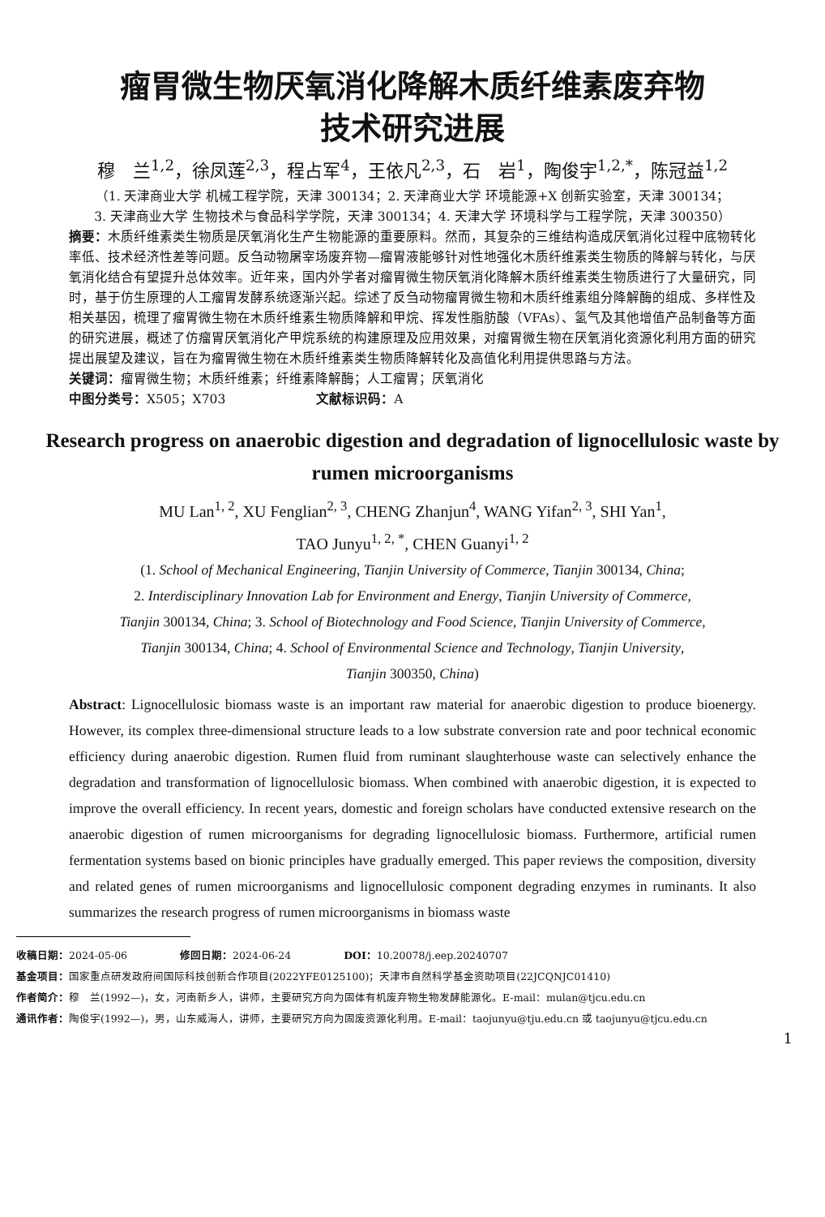瘤胃微生物厌氧消化降解木质纤维素废弃物
技术研究进展
穆　兰<sup>1,2</sup>，徐凤莲<sup>2,3</sup>，程占军<sup>4</sup>，王依凡<sup>2,3</sup>，石　岩<sup>1</sup>，陶俊宇<sup>1,2,*</sup>，陈冠益<sup>1,2</sup>
（1. 天津商业大学 机械工程学院，天津 300134；2. 天津商业大学 环境能源+X 创新实验室，天津 300134；
3. 天津商业大学 生物技术与食品科学学院，天津 300134；4. 天津大学 环境科学与工程学院，天津 300350）
摘要：木质纤维素类生物质是厌氧消化生产生物能源的重要原料。然而，其复杂的三维结构造成厌氧消化过程中底物转化率低、技术经济性差等问题。反刍动物屠宰场废弃物—瘤胃液能够针对性地强化木质纤维素类生物质的降解与转化，与厌氧消化结合有望提升总体效率。近年来，国内外学者对瘤胃微生物厌氧消化降解木质纤维素类生物质进行了大量研究，同时，基于仿生原理的人工瘤胃发酵系统逐渐兴起。综述了反刍动物瘤胃微生物和木质纤维素组分降解酶的组成、多样性及相关基因，梳理了瘤胃微生物在木质纤维素生物质降解和甲烷、挥发性脂肪酸（VFAs）、氢气及其他增值产品制备等方面的研究进展，概述了仿瘤胃厌氧消化产甲烷系统的构建原理及应用效果，对瘤胃微生物在厌氧消化资源化利用方面的研究提出展望及建议，旨在为瘤胃微生物在木质纤维素类生物质降解转化及高值化利用提供思路与方法。
关键词：瘤胃微生物；木质纤维素；纤维素降解酶；人工瘤胃；厌氧消化
中图分类号：X505；X703　　　　　　　文献标识码：A
Research progress on anaerobic digestion and degradation of lignocellulosic waste by rumen microorganisms
MU Lan<sup>1, 2</sup>, XU Fenglian<sup>2, 3</sup>, CHENG Zhanjun<sup>4</sup>, WANG Yifan<sup>2, 3</sup>, SHI Yan<sup>1</sup>,
TAO Junyu<sup>1, 2, *</sup>, CHEN Guanyi<sup>1, 2</sup>
(1. School of Mechanical Engineering, Tianjin University of Commerce, Tianjin 300134, China;
2. Interdisciplinary Innovation Lab for Environment and Energy, Tianjin University of Commerce,
Tianjin 300134, China; 3. School of Biotechnology and Food Science, Tianjin University of Commerce,
Tianjin 300134, China; 4. School of Environmental Science and Technology, Tianjin University,
Tianjin 300350, China)
Abstract: Lignocellulosic biomass waste is an important raw material for anaerobic digestion to produce bioenergy. However, its complex three-dimensional structure leads to a low substrate conversion rate and poor technical economic efficiency during anaerobic digestion. Rumen fluid from ruminant slaughterhouse waste can selectively enhance the degradation and transformation of lignocellulosic biomass. When combined with anaerobic digestion, it is expected to improve the overall efficiency. In recent years, domestic and foreign scholars have conducted extensive research on the anaerobic digestion of rumen microorganisms for degrading lignocellulosic biomass. Furthermore, artificial rumen fermentation systems based on bionic principles have gradually emerged. This paper reviews the composition, diversity and related genes of rumen microorganisms and lignocellulosic component degrading enzymes in ruminants. It also summarizes the research progress of rumen microorganisms in biomass waste
收稿日期：2024-05-06　　　　　修回日期：2024-06-24　　　　　DOI：10.20078/j.eep.20240707
基金项目：国家重点研发政府间国际科技创新合作项目(2022YFE0125100)；天津市自然科学基金资助项目(22JCQNJC01410)
作者简介：穆　兰(1992—)，女，河南新乡人，讲师，主要研究方向为固体有机废弃物生物发酵能源化。E-mail：mulan@tjcu.edu.cn
通讯作者：陶俊宇(1992—)，男，山东威海人，讲师，主要研究方向为固废资源化利用。E-mail：taojunyu@tju.edu.cn 或 taojunyu@tjcu.edu.cn
1